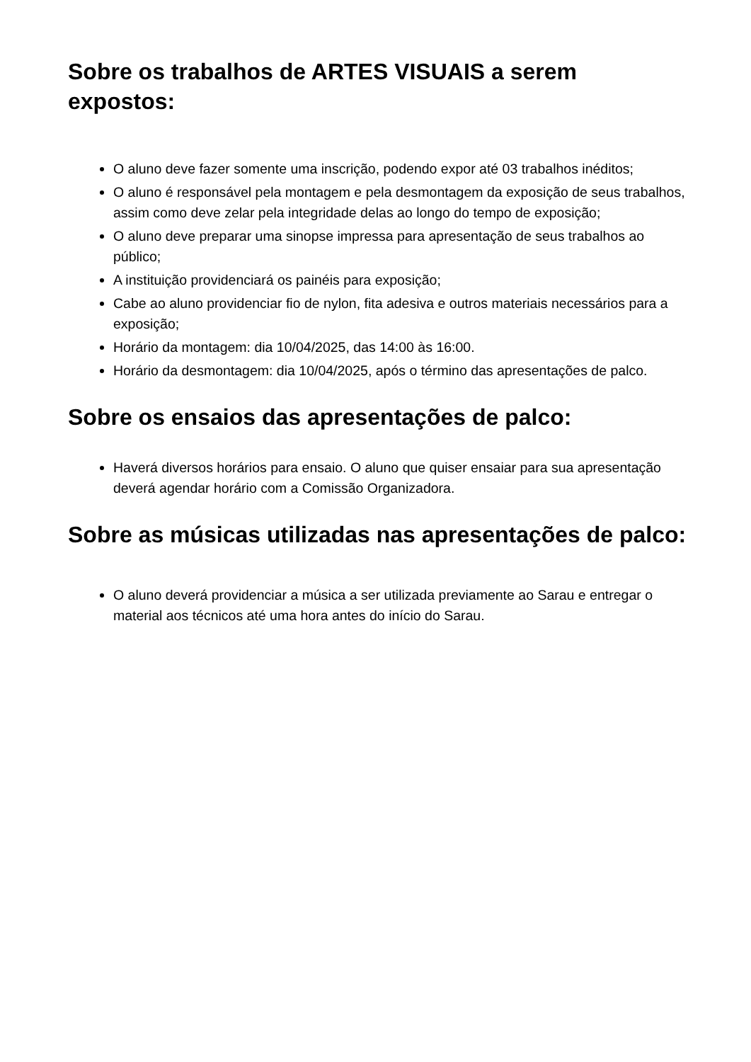Sobre os trabalhos de ARTES VISUAIS a serem expostos:
O aluno deve fazer somente uma inscrição, podendo expor até 03 trabalhos inéditos;
O aluno é responsável pela montagem e pela desmontagem da exposição de seus trabalhos, assim como deve zelar pela integridade delas ao longo do tempo de exposição;
O aluno deve preparar uma sinopse impressa para apresentação de seus trabalhos ao público;
A instituição providenciará os painéis para exposição;
Cabe ao aluno providenciar fio de nylon, fita adesiva e outros materiais necessários para a exposição;
Horário da montagem: dia 10/04/2025, das 14:00 às 16:00.
Horário da desmontagem: dia 10/04/2025, após o término das apresentações de palco.
Sobre os ensaios das apresentações de palco:
Haverá diversos horários para ensaio. O aluno que quiser ensaiar para sua apresentação deverá agendar horário com a Comissão Organizadora.
Sobre as músicas utilizadas nas apresentações de palco:
O aluno deverá providenciar a música a ser utilizada previamente ao Sarau e entregar o material aos técnicos até uma hora antes do início do Sarau.